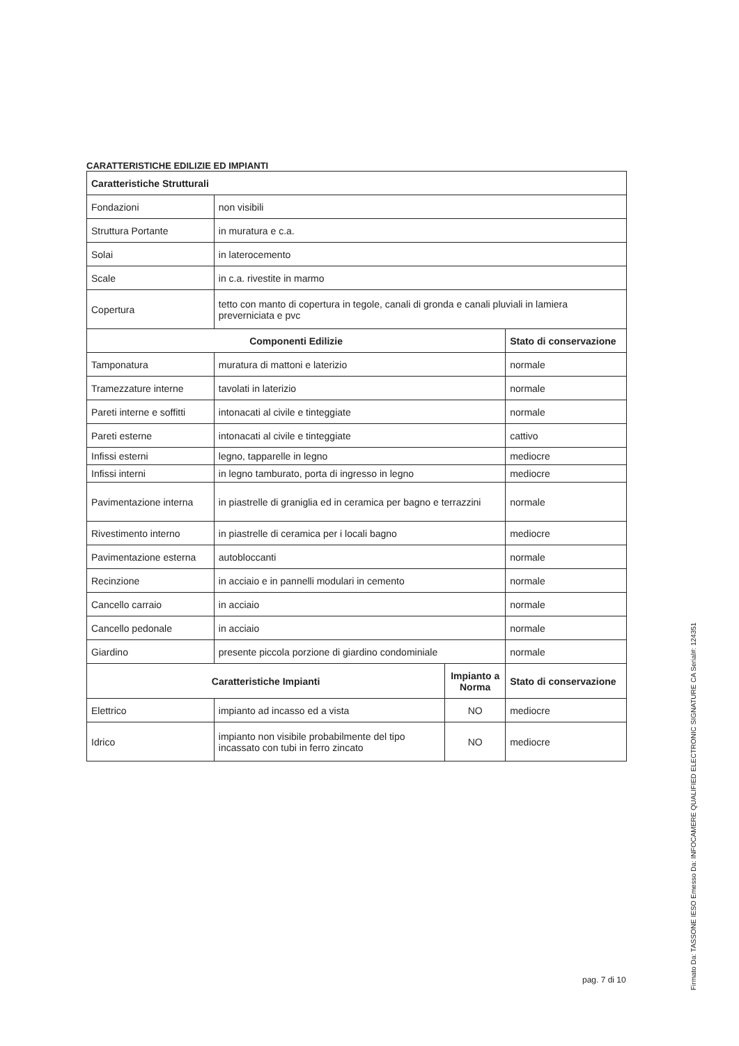CARATTERISTICHE EDILIZIE ED IMPIANTI
| Caratteristiche Strutturali | | | |
| --- | --- | --- | --- |
| Fondazioni | non visibili | | |
| Struttura Portante | in muratura e c.a. | | |
| Solai | in laterocemento | | |
| Scale | in c.a. rivestite in marmo | | |
| Copertura | tetto con manto di copertura in tegole, canali di gronda e canali pluviali in lamiera preverniciata e pvc | | |
| Componenti Edilizie | | | Stato di conservazione |
| Tamponatura | muratura di mattoni e laterizio | | normale |
| Tramezzature interne | tavolati in laterizio | | normale |
| Pareti interne e soffitti | intonacati al civile e tinteggiate | | normale |
| Pareti esterne | intonacati al civile e tinteggiate | | cattivo |
| Infissi esterni | legno, tapparelle in legno | | mediocre |
| Infissi interni | in legno tamburato, porta di ingresso in legno | | mediocre |
| Pavimentazione interna | in piastrelle di graniglia ed in ceramica per bagno e terrazzini | | normale |
| Rivestimento interno | in piastrelle di ceramica per i locali bagno | | mediocre |
| Pavimentazione esterna | autobloccanti | | normale |
| Recinzione | in acciaio e in pannelli modulari in cemento | | normale |
| Cancello carraio | in acciaio | | normale |
| Cancello pedonale | in acciaio | | normale |
| Giardino | presente piccola porzione di giardino condominiale | | normale |
| Caratteristiche Impianti | | Impianto a Norma | Stato di conservazione |
| Elettrico | impianto ad incasso ed a vista | NO | mediocre |
| Idrico | impianto non visibile probabilmente del tipo incassato con tubi in ferro zincato | NO | mediocre |
pag. 7 di 10
Firmato Da: TASSONE IESO Emesso Da: INFOCAMERE QUALIFIED ELECTRONIC SIGNATURE CA Serial#: 124351